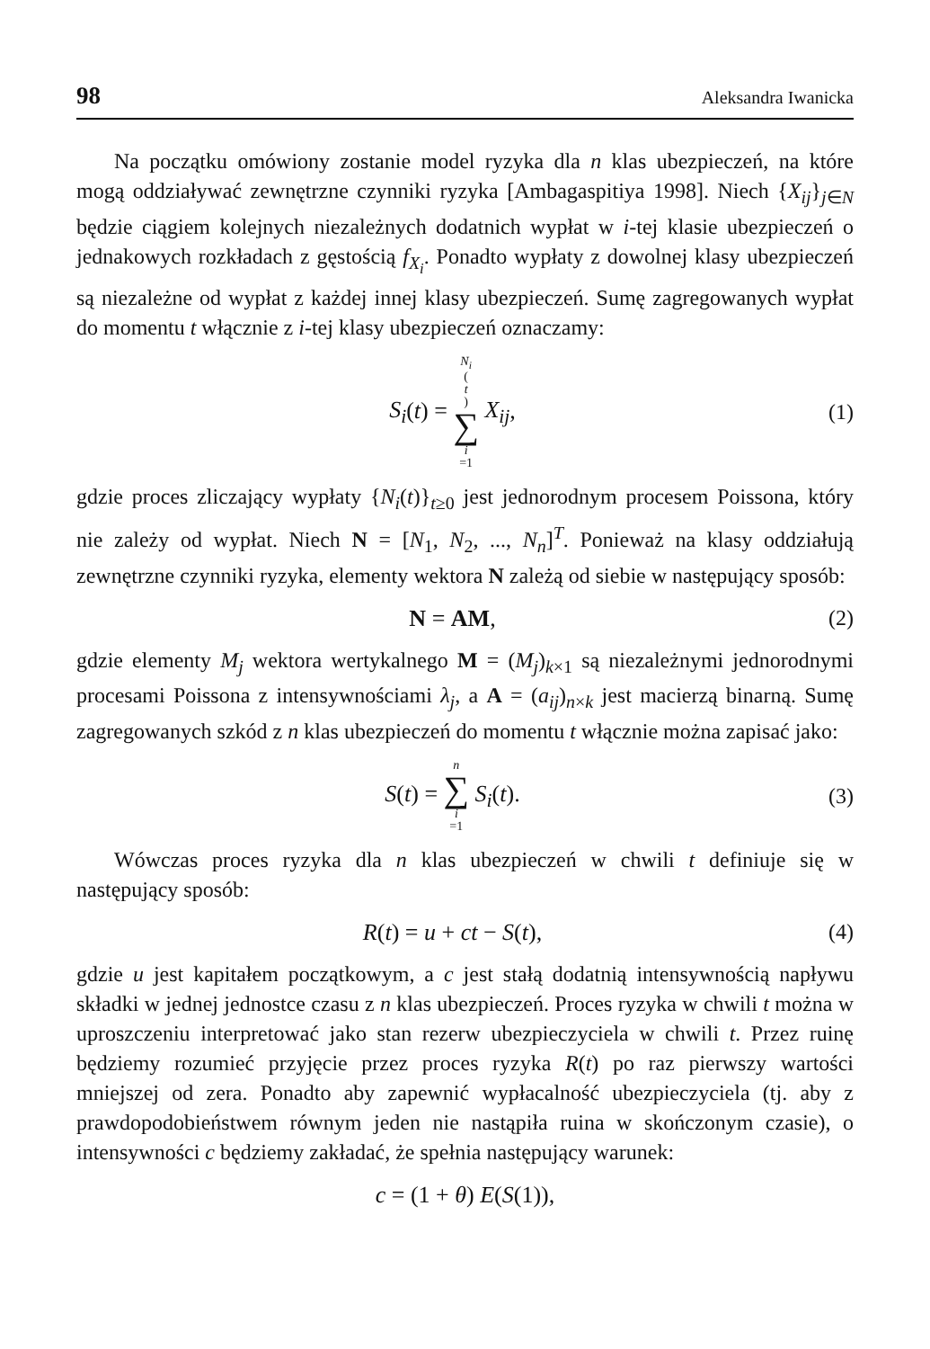98 Aleksandra Iwanicka
Na początku omówiony zostanie model ryzyka dla n klas ubezpieczeń, na które mogą oddziaływać zewnętrzne czynniki ryzyka [Ambagaspitiya 1998]. Niech {X<sub>ij</sub>}<sub>j∈N</sub> będzie ciągiem kolejnych niezależnych dodatnich wypłat w i-tej klasie ubezpieczeń o jednakowych rozkładach z gęstością f<sub>X<sub>i</sub></sub>. Ponadto wypłaty z dowolnej klasy ubezpieczeń są niezależne od wypłat z każdej innej klasy ubezpieczeń. Sumę zagregowanych wypłat do momentu t włącznie z i-tej klasy ubezpieczeń oznaczamy:
S<sub>i</sub>(t) = N<sub>i</sub> (t) ∑ i =1 X<sub>ij</sub>, (1)
gdzie proces zliczający wypłaty {N<sub>i</sub>(t)}<sub>t≥0</sub> jest jednorodnym procesem Poissona, który nie zależy od wypłat. Niech N = [N<sub>1</sub>, N<sub>2</sub>, ..., N<sub>n</sub>]<sup>T</sup>. Ponieważ na klasy oddziałują zewnętrzne czynniki ryzyka, elementy wektora N zależą od siebie w następujący sposób:
N = AM, (2)
gdzie elementy M<sub>j</sub> wektora wertykalnego M = (M<sub>j</sub>)<sub>k×1</sub> są niezależnymi jednorodnymi procesami Poissona z intensywnościami λ<sub>j</sub>, a A = (a<sub>ij</sub>)<sub>n×k</sub> jest macierzą binarną. Sumę zagregowanych szkód z n klas ubezpieczeń do momentu t włącznie można zapisać jako:
S(t) = n ∑ i =1 S<sub>i</sub>(t). (3)
Wówczas proces ryzyka dla n klas ubezpieczeń w chwili t definiuje się w następujący sposób:
R(t) = u + ct − S(t), (4)
gdzie u jest kapitałem początkowym, a c jest stałą dodatnią intensywnością napływu składki w jednej jednostce czasu z n klas ubezpieczeń. Proces ryzyka w chwili t można w uproszczeniu interpretować jako stan rezerw ubezpieczyciela w chwili t. Przez ruinę będziemy rozumieć przyjęcie przez proces ryzyka R(t) po raz pierwszy wartości mniejszej od zera. Ponadto aby zapewnić wypłacalność ubezpieczyciela (tj. aby z prawdopodobieństwem równym jeden nie nastąpiła ruina w skończonym czasie), o intensywności c będziemy zakładać, że spełnia następujący warunek:
c = (1 + θ) E(S(1)),